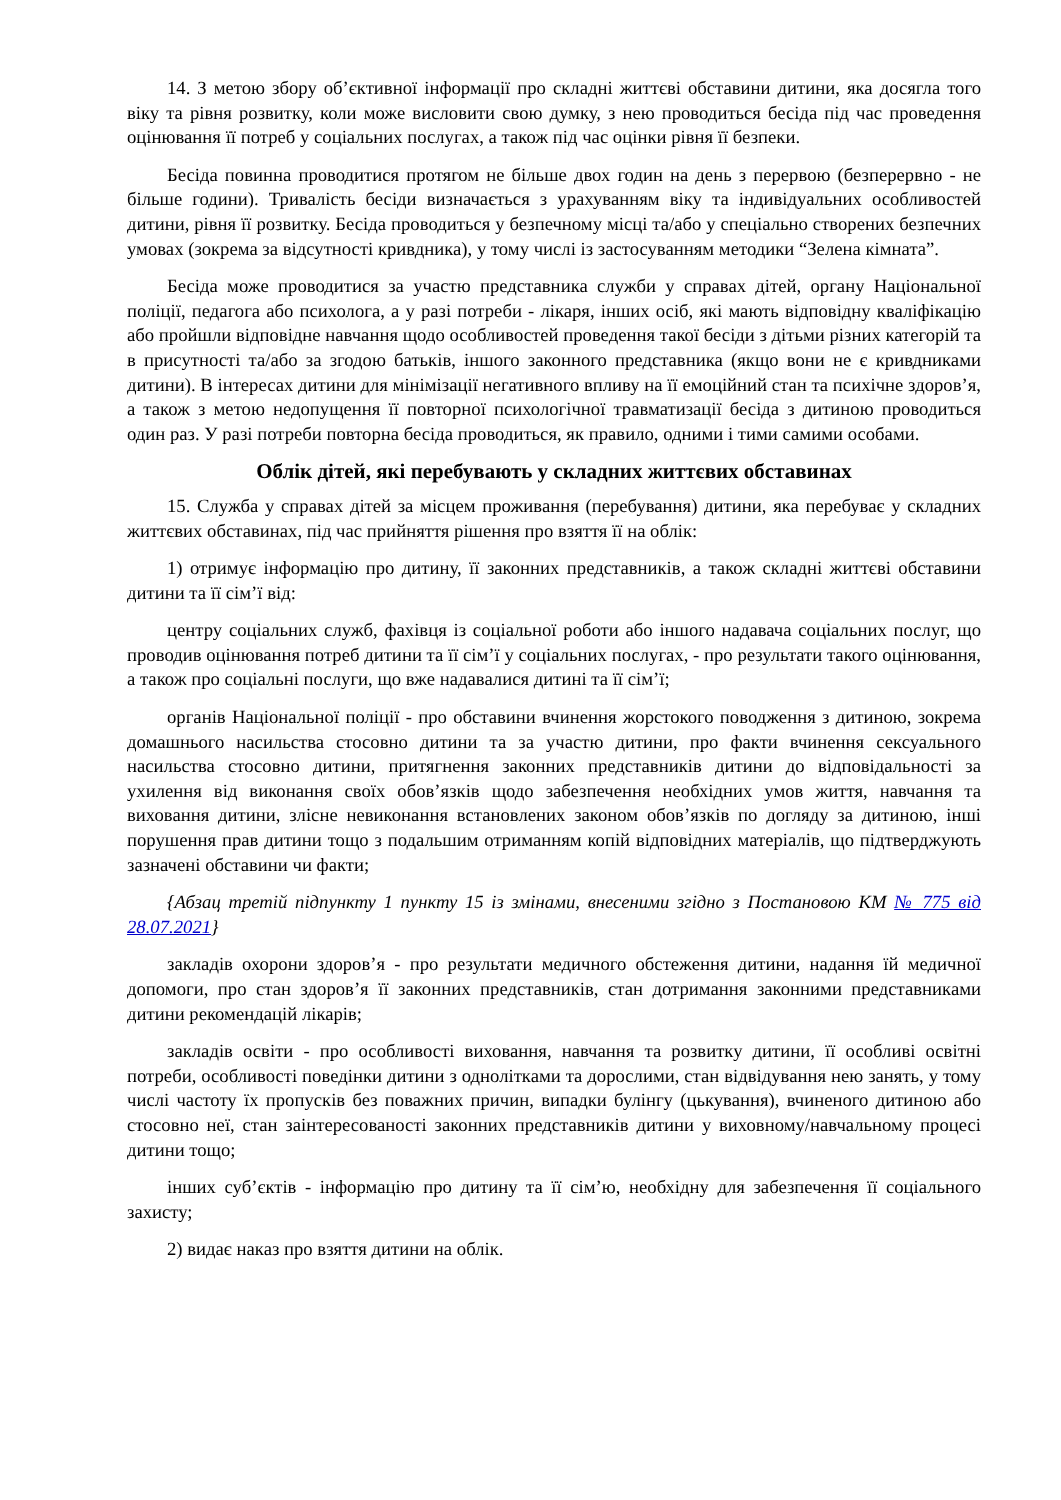14. З метою збору об’єктивної інформації про складні життєві обставини дитини, яка досягла того віку та рівня розвитку, коли може висловити свою думку, з нею проводиться бесіда під час проведення оцінювання її потреб у соціальних послугах, а також під час оцінки рівня її безпеки.
Бесіда повинна проводитися протягом не більше двох годин на день з перервою (безперервно - не більше години). Тривалість бесіди визначається з урахуванням віку та індивідуальних особливостей дитини, рівня її розвитку. Бесіда проводиться у безпечному місці та/або у спеціально створених безпечних умовах (зокрема за відсутності кривдника), у тому числі із застосуванням методики “Зелена кімната”.
Бесіда може проводитися за участю представника служби у справах дітей, органу Національної поліції, педагога або психолога, а у разі потреби - лікаря, інших осіб, які мають відповідну кваліфікацію або пройшли відповідне навчання щодо особливостей проведення такої бесіди з дітьми різних категорій та в присутності та/або за згодою батьків, іншого законного представника (якщо вони не є кривдниками дитини). В інтересах дитини для мінімізації негативного впливу на її емоційний стан та психічне здоров’я, а також з метою недопущення її повторної психологічної травматизації бесіда з дитиною проводиться один раз. У разі потреби повторна бесіда проводиться, як правило, одними і тими самими особами.
Облік дітей, які перебувають у складних життєвих обставинах
15. Служба у справах дітей за місцем проживання (перебування) дитини, яка перебуває у складних життєвих обставинах, під час прийняття рішення про взяття її на облік:
1) отримує інформацію про дитину, її законних представників, а також складні життєві обставини дитини та її сім’ї від:
центру соціальних служб, фахівця із соціальної роботи або іншого надавача соціальних послуг, що проводив оцінювання потреб дитини та її сім’ї у соціальних послугах, - про результати такого оцінювання, а також про соціальні послуги, що вже надавалися дитині та її сім’ї;
органів Національної поліції - про обставини вчинення жорстокого поводження з дитиною, зокрема домашнього насильства стосовно дитини та за участю дитини, про факти вчинення сексуального насильства стосовно дитини, притягнення законних представників дитини до відповідальності за ухилення від виконання своїх обов’язків щодо забезпечення необхідних умов життя, навчання та виховання дитини, злісне невиконання встановлених законом обов’язків по догляду за дитиною, інші порушення прав дитини тощо з подальшим отриманням копій відповідних матеріалів, що підтверджують зазначені обставини чи факти;
{Абзац третій підпункту 1 пункту 15 із змінами, внесеними згідно з Постановою КМ № 775 від 28.07.2021}
закладів охорони здоров’я - про результати медичного обстеження дитини, надання їй медичної допомоги, про стан здоров’я її законних представників, стан дотримання законними представниками дитини рекомендацій лікарів;
закладів освіти - про особливості виховання, навчання та розвитку дитини, її особливі освітні потреби, особливості поведінки дитини з однолітками та дорослими, стан відвідування нею занять, у тому числі частоту їх пропусків без поважних причин, випадки булінгу (цькування), вчиненого дитиною або стосовно неї, стан заінтересованості законних представників дитини у виховному/навчальному процесі дитини тощо;
інших суб’єктів - інформацію про дитину та її сім’ю, необхідну для забезпечення її соціального захисту;
2) видає наказ про взяття дитини на облік.